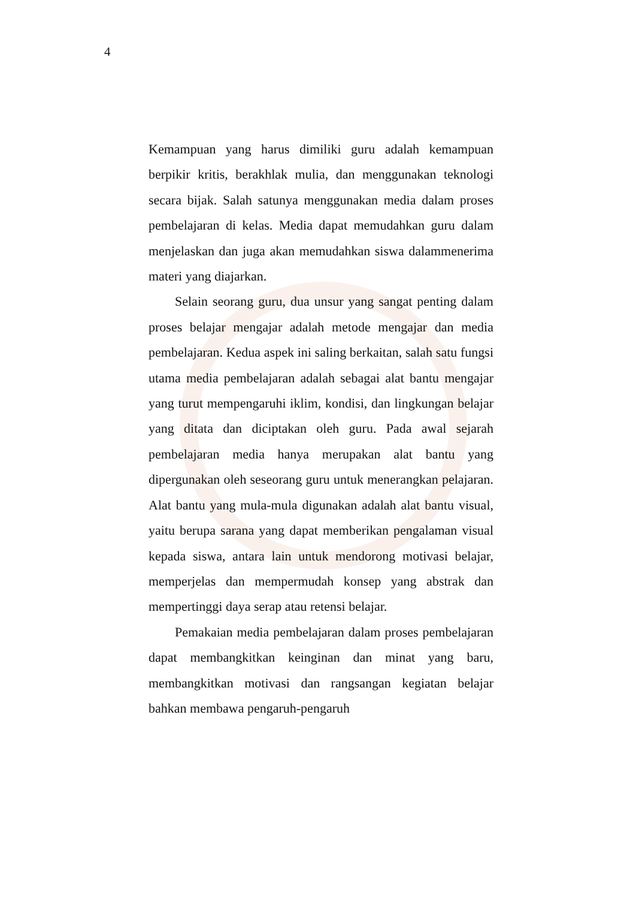4
Kemampuan yang harus dimiliki guru adalah kemampuan berpikir kritis, berakhlak mulia, dan menggunakan teknologi secara bijak. Salah satunya menggunakan media dalam proses pembelajaran di kelas. Media dapat memudahkan guru dalam menjelaskan dan juga akan memudahkan siswa dalammenerima materi yang diajarkan.
Selain seorang guru, dua unsur yang sangat penting dalam proses belajar mengajar adalah metode mengajar dan media pembelajaran. Kedua aspek ini saling berkaitan, salah satu fungsi utama media pembelajaran adalah sebagai alat bantu mengajar yang turut mempengaruhi iklim, kondisi, dan lingkungan belajar yang ditata dan diciptakan oleh guru. Pada awal sejarah pembelajaran media hanya merupakan alat bantu yang dipergunakan oleh seseorang guru untuk menerangkan pelajaran. Alat bantu yang mula-mula digunakan adalah alat bantu visual, yaitu berupa sarana yang dapat memberikan pengalaman visual kepada siswa, antara lain untuk mendorong motivasi belajar, memperjelas dan mempermudah konsep yang abstrak dan mempertinggi daya serap atau retensi belajar.
Pemakaian media pembelajaran dalam proses pembelajaran dapat membangkitkan keinginan dan minat yang baru, membangkitkan motivasi dan rangsangan kegiatan belajar bahkan membawa pengaruh-pengaruh